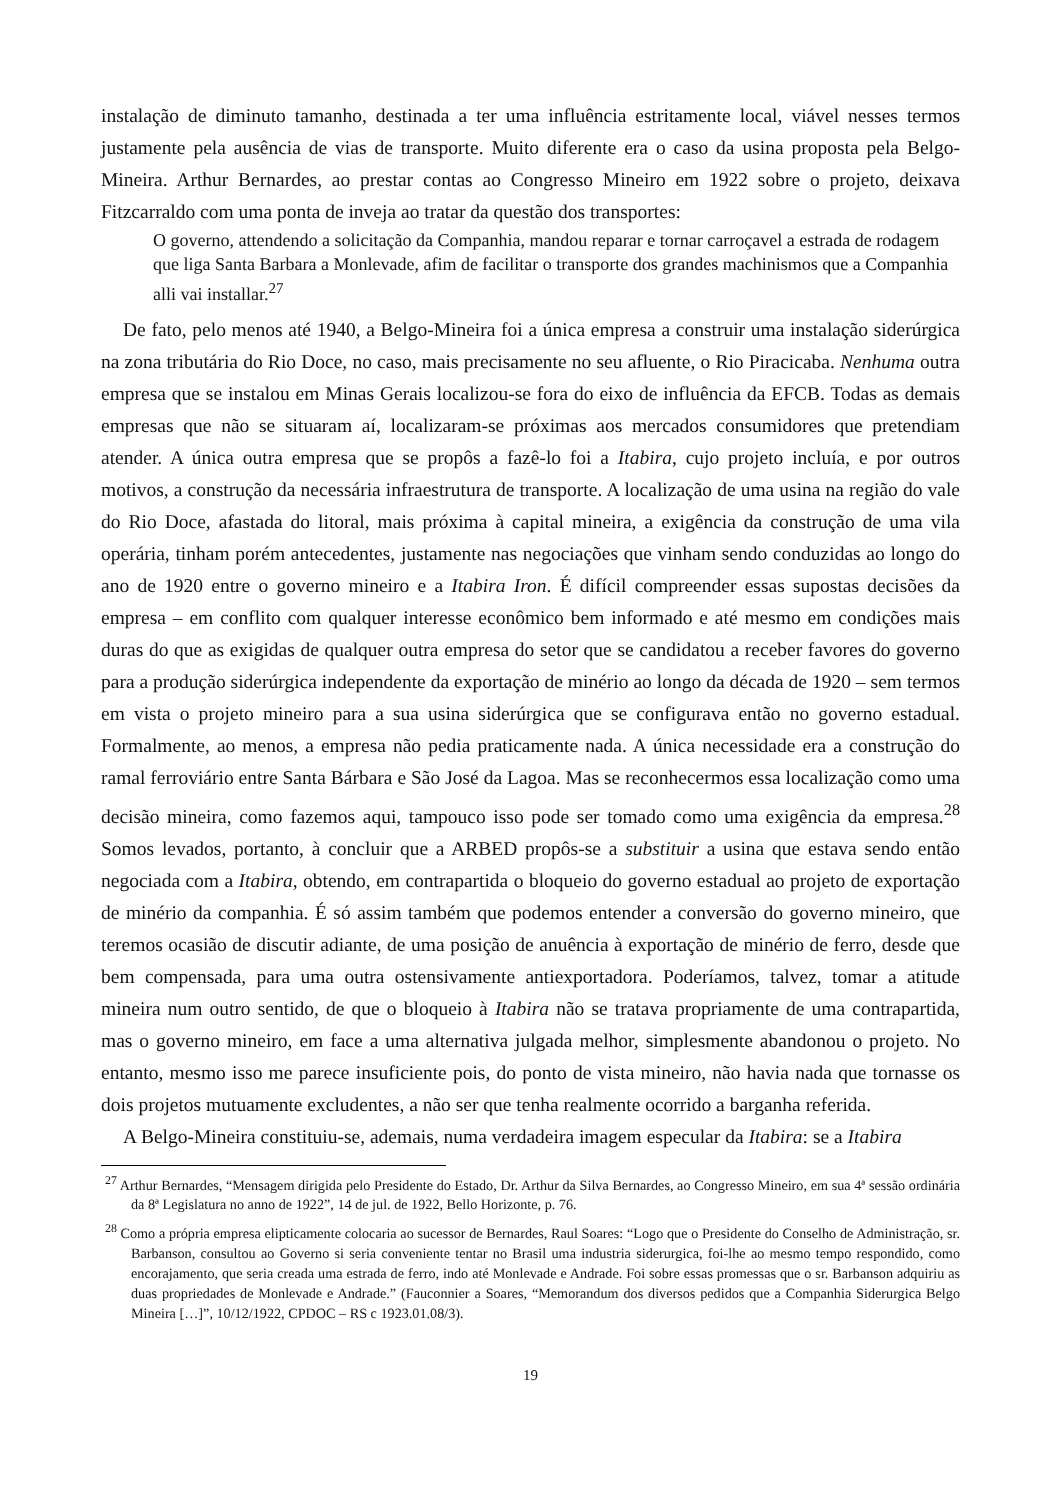instalação de diminuto tamanho, destinada a ter uma influência estritamente local, viável nesses termos justamente pela ausência de vias de transporte. Muito diferente era o caso da usina proposta pela Belgo-Mineira. Arthur Bernardes, ao prestar contas ao Congresso Mineiro em 1922 sobre o projeto, deixava Fitzcarraldo com uma ponta de inveja ao tratar da questão dos transportes:
O governo, attendendo a solicitação da Companhia, mandou reparar e tornar carroçavel a estrada de rodagem que liga Santa Barbara a Monlevade, afim de facilitar o transporte dos grandes machinismos que a Companhia alli vai installar.<sup>27</sup>
De fato, pelo menos até 1940, a Belgo-Mineira foi a única empresa a construir uma instalação siderúrgica na zona tributária do Rio Doce, no caso, mais precisamente no seu afluente, o Rio Piracicaba. Nenhuma outra empresa que se instalou em Minas Gerais localizou-se fora do eixo de influência da EFCB. Todas as demais empresas que não se situaram aí, localizaram-se próximas aos mercados consumidores que pretendiam atender. A única outra empresa que se propôs a fazê-lo foi a Itabira, cujo projeto incluía, e por outros motivos, a construção da necessária infraestrutura de transporte. A localização de uma usina na região do vale do Rio Doce, afastada do litoral, mais próxima à capital mineira, a exigência da construção de uma vila operária, tinham porém antecedentes, justamente nas negociações que vinham sendo conduzidas ao longo do ano de 1920 entre o governo mineiro e a Itabira Iron. É difícil compreender essas supostas decisões da empresa – em conflito com qualquer interesse econômico bem informado e até mesmo em condições mais duras do que as exigidas de qualquer outra empresa do setor que se candidatou a receber favores do governo para a produção siderúrgica independente da exportação de minério ao longo da década de 1920 – sem termos em vista o projeto mineiro para a sua usina siderúrgica que se configurava então no governo estadual. Formalmente, ao menos, a empresa não pedia praticamente nada. A única necessidade era a construção do ramal ferroviário entre Santa Bárbara e São José da Lagoa. Mas se reconhecermos essa localização como uma decisão mineira, como fazemos aqui, tampouco isso pode ser tomado como uma exigência da empresa.<sup>28</sup> Somos levados, portanto, à concluir que a ARBED propôs-se a substituir a usina que estava sendo então negociada com a Itabira, obtendo, em contrapartida o bloqueio do governo estadual ao projeto de exportação de minério da companhia. É só assim também que podemos entender a conversão do governo mineiro, que teremos ocasião de discutir adiante, de uma posição de anuência à exportação de minério de ferro, desde que bem compensada, para uma outra ostensivamente antiexportadora. Poderíamos, talvez, tomar a atitude mineira num outro sentido, de que o bloqueio à Itabira não se tratava propriamente de uma contrapartida, mas o governo mineiro, em face a uma alternativa julgada melhor, simplesmente abandonou o projeto. No entanto, mesmo isso me parece insuficiente pois, do ponto de vista mineiro, não havia nada que tornasse os dois projetos mutuamente excludentes, a não ser que tenha realmente ocorrido a barganha referida.
A Belgo-Mineira constituiu-se, ademais, numa verdadeira imagem especular da Itabira: se a Itabira
<sup>27</sup> Arthur Bernardes, “Mensagem dirigida pelo Presidente do Estado, Dr. Arthur da Silva Bernardes, ao Congresso Mineiro, em sua 4ª sessão ordinária da 8ª Legislatura no anno de 1922”, 14 de jul. de 1922, Bello Horizonte, p. 76.
<sup>28</sup> Como a própria empresa elipticamente colocaria ao sucessor de Bernardes, Raul Soares: “Logo que o Presidente do Conselho de Administração, sr. Barbanson, consultou ao Governo si seria conveniente tentar no Brasil uma industria siderurgica, foi-lhe ao mesmo tempo respondido, como encorajamento, que seria creada uma estrada de ferro, indo até Monlevade e Andrade. Foi sobre essas promessas que o sr. Barbanson adquiriu as duas propriedades de Monlevade e Andrade.” (Fauconnier a Soares, “Memorandum dos diversos pedidos que a Companhia Siderurgica Belgo Mineira […]”, 10/12/1922, CPDOC – RS c 1923.01.08/3).
19